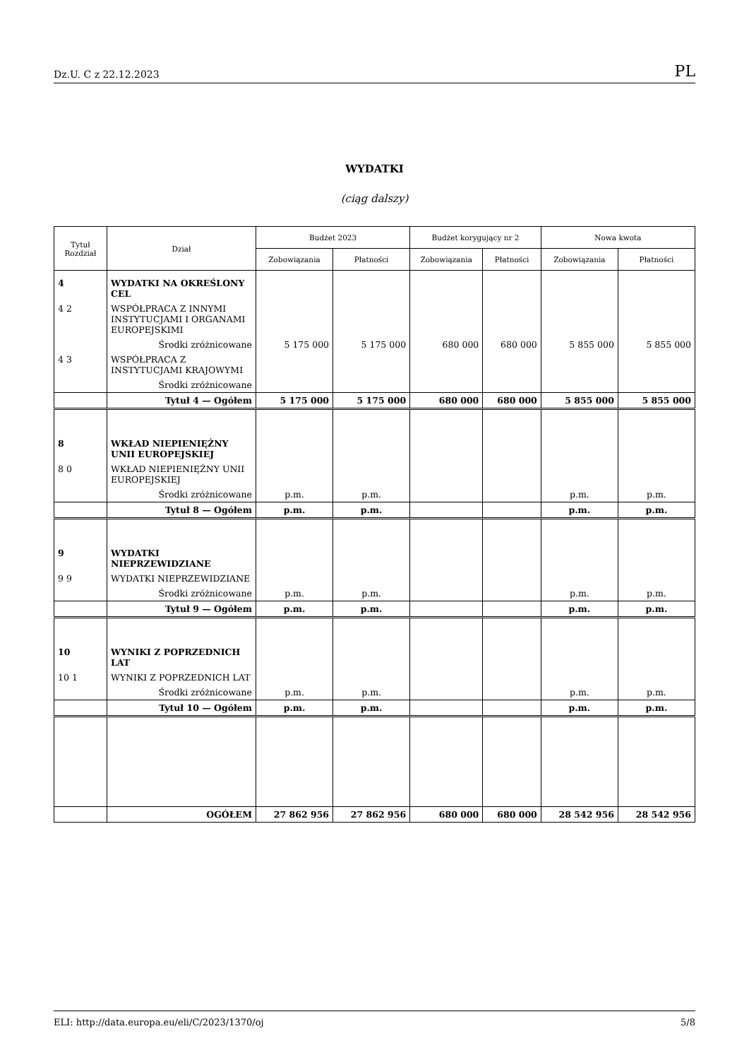Dz.U. C z 22.12.2023 PL
WYDATKI
(ciąg dalszy)
| Tytuł Rozdział | Dział | Budżet 2023 | | Budżet korygujący nr 2 | | Nowa kwota | |
| --- | --- | --- | --- | --- | --- | --- | --- |
| | | Zobowiązania | Płatności | Zobowiązania | Płatności | Zobowiązania | Płatności |
| 4 | WYDATKI NA OKREŚLONY CEL | | | | | | |
| 4 2 | WSPÓŁPRACA Z INNYMI INSTYTUCJAMI I ORGANAMI EUROPEJSKIMI | | | | | | |
| | Środki zróżnicowane | 5 175 000 | 5 175 000 | 680 000 | 680 000 | 5 855 000 | 5 855 000 |
| 4 3 | WSPÓŁPRACA Z INSTYTUCJAMI KRAJOWYMI | | | | | | |
| | Środki zróżnicowane | | | | | | |
| | Tytuł 4 — Ogółem | 5 175 000 | 5 175 000 | 680 000 | 680 000 | 5 855 000 | 5 855 000 |
| 8 | WKŁAD NIEPIENIĘŻNY UNII EUROPEJSKIEJ | | | | | | |
| 8 0 | WKŁAD NIEPIENIĘŻNY UNII EUROPEJSKIEJ | | | | | | |
| | Środki zróżnicowane | p.m. | p.m. | | | p.m. | p.m. |
| | Tytuł 8 — Ogółem | p.m. | p.m. | | | p.m. | p.m. |
| 9 | WYDATKI NIEPRZEWIDZIANE | | | | | | |
| 9 9 | WYDATKI NIEPRZEWIDZIANE | | | | | | |
| | Środki zróżnicowane | p.m. | p.m. | | | p.m. | p.m. |
| | Tytuł 9 — Ogółem | p.m. | p.m. | | | p.m. | p.m. |
| 10 | WYNIKI Z POPRZEDNICH LAT | | | | | | |
| 10 1 | WYNIKI Z POPRZEDNICH LAT | | | | | | |
| | Środki zróżnicowane | p.m. | p.m. | | | p.m. | p.m. |
| | Tytuł 10 — Ogółem | p.m. | p.m. | | | p.m. | p.m. |
| | OGÓŁEM | 27 862 956 | 27 862 956 | 680 000 | 680 000 | 28 542 956 | 28 542 956 |
ELI: http://data.europa.eu/eli/C/2023/1370/oj 5/8